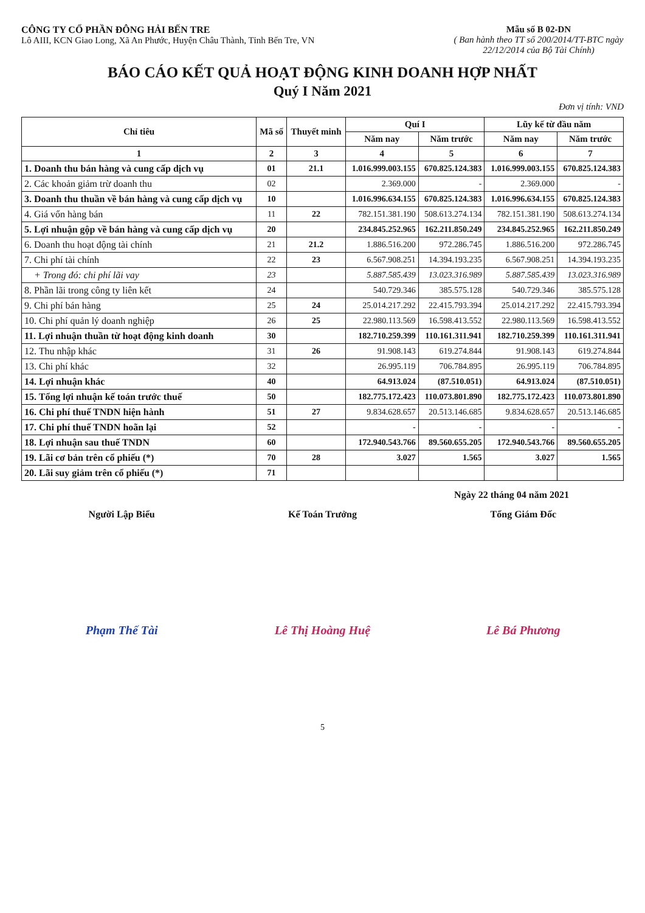CÔNG TY CỔ PHẦN ĐÔNG HẢI BẾN TRE
Lô AIII, KCN Giao Long, Xã An Phước, Huyện Châu Thành, Tỉnh Bến Tre, VN
Mẫu số B 02-DN
( Ban hành theo TT số 200/2014/TT-BTC ngày 22/12/2014 của Bộ Tài Chính)
BÁO CÁO KẾT QUẢ HOẠT ĐỘNG KINH DOANH HỢP NHẤT
Quý I Năm 2021
Đơn vị tính: VND
| Chỉ tiêu | Mã số | Thuyết minh | Quí I | | Lũy kế từ đầu năm | |
| --- | --- | --- | --- | --- | --- | --- |
| | | | Năm nay | Năm trước | Năm nay | Năm trước |
| 1 | 2 | 3 | 4 | 5 | 6 | 7 |
| 1. Doanh thu bán hàng và cung cấp dịch vụ | 01 | 21.1 | 1.016.999.003.155 | 670.825.124.383 | 1.016.999.003.155 | 670.825.124.383 |
| 2. Các khoản giảm trừ doanh thu | 02 | | 2.369.000 | - | 2.369.000 | - |
| 3. Doanh thu thuần về bán hàng và cung cấp dịch vụ | 10 | | 1.016.996.634.155 | 670.825.124.383 | 1.016.996.634.155 | 670.825.124.383 |
| 4. Giá vốn hàng bán | 11 | 22 | 782.151.381.190 | 508.613.274.134 | 782.151.381.190 | 508.613.274.134 |
| 5. Lợi nhuận gộp về bán hàng và cung cấp dịch vụ | 20 | | 234.845.252.965 | 162.211.850.249 | 234.845.252.965 | 162.211.850.249 |
| 6. Doanh thu hoạt động tài chính | 21 | 21.2 | 1.886.516.200 | 972.286.745 | 1.886.516.200 | 972.286.745 |
| 7. Chi phí tài chính | 22 | 23 | 6.567.908.251 | 14.394.193.235 | 6.567.908.251 | 14.394.193.235 |
| + Trong đó: chi phí lãi vay | 23 | | 5.887.585.439 | 13.023.316.989 | 5.887.585.439 | 13.023.316.989 |
| 8. Phần lãi trong công ty liên kết | 24 | | 540.729.346 | 385.575.128 | 540.729.346 | 385.575.128 |
| 9. Chi phí bán hàng | 25 | 24 | 25.014.217.292 | 22.415.793.394 | 25.014.217.292 | 22.415.793.394 |
| 10. Chi phí quản lý doanh nghiệp | 26 | 25 | 22.980.113.569 | 16.598.413.552 | 22.980.113.569 | 16.598.413.552 |
| 11. Lợi nhuận thuần từ hoạt động kinh doanh | 30 | | 182.710.259.399 | 110.161.311.941 | 182.710.259.399 | 110.161.311.941 |
| 12. Thu nhập khác | 31 | 26 | 91.908.143 | 619.274.844 | 91.908.143 | 619.274.844 |
| 13. Chi phí khác | 32 | | 26.995.119 | 706.784.895 | 26.995.119 | 706.784.895 |
| 14. Lợi nhuận khác | 40 | | 64.913.024 | (87.510.051) | 64.913.024 | (87.510.051) |
| 15. Tổng lợi nhuận kế toán trước thuế | 50 | | 182.775.172.423 | 110.073.801.890 | 182.775.172.423 | 110.073.801.890 |
| 16. Chi phí thuế TNDN hiện hành | 51 | 27 | 9.834.628.657 | 20.513.146.685 | 9.834.628.657 | 20.513.146.685 |
| 17. Chi phí thuế TNDN hoãn lại | 52 | | - | - | - | - |
| 18. Lợi nhuận sau thuế TNDN | 60 | | 172.940.543.766 | 89.560.655.205 | 172.940.543.766 | 89.560.655.205 |
| 19. Lãi cơ bản trên cổ phiếu (*) | 70 | 28 | 3.027 | 1.565 | 3.027 | 1.565 |
| 20. Lãi suy giảm trên cổ phiếu (*) | 71 | | | | | |
Ngày 22 tháng 04 năm 2021
Người Lập Biểu
Phạm Thế Tài
Kế Toán Trưởng
Lê Thị Hoàng Huệ
Tổng Giám Đốc
Lê Bá Phương
5